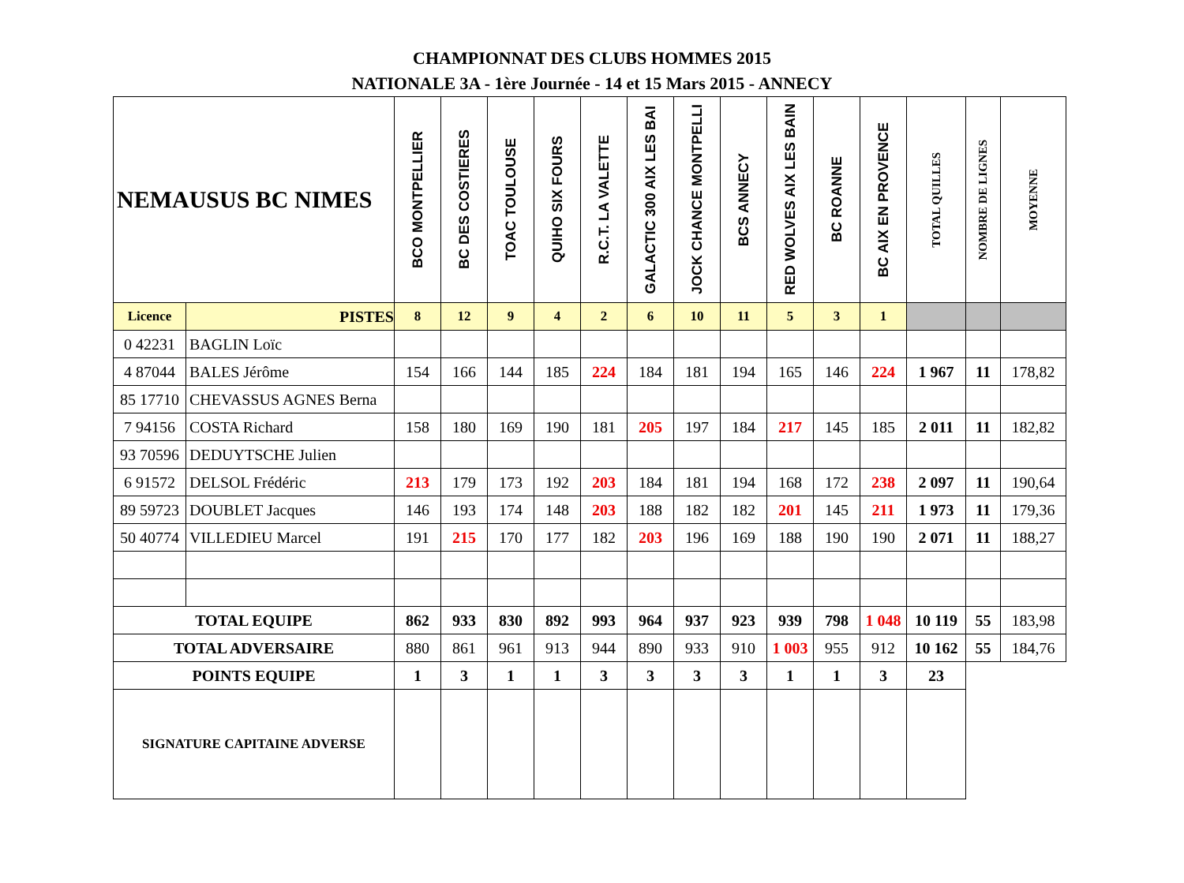CHAMPIONNAT DES CLUBS HOMMES 2015
NATIONALE 3A - 1ère Journée - 14 et 15 Mars 2015 - ANNECY
| NEMAUSUS BC NIMES | | BCO MONTPELLIER | BC DES COSTIERES | TOAC TOULOUSE | QUIHO SIX FOURS | R.C.T. LA VALETTE | GALACTIC 300 AIX LES BAI | JOCK CHANCE MONTPELLI | BCS ANNECY | RED WOLVES AIX LES BAIN | BC ROANNE | BC AIX EN PROVENCE | TOTAL QUILLES | NOMBRE DE LIGNES | MOYENNE |
| --- | --- | --- | --- | --- | --- | --- | --- | --- | --- | --- | --- | --- | --- | --- | --- |
| Licence | PISTES | 8 | 12 | 9 | 4 | 2 | 6 | 10 | 11 | 5 | 3 | 1 | | | |
| 0 42231 | BAGLIN Loïc | | | | | | | | | | | | | | |
| 4 87044 | BALES Jérôme | 154 | 166 | 144 | 185 | 224 | 184 | 181 | 194 | 165 | 146 | 224 | 1 967 | 11 | 178,82 |
| 85 17710 | CHEVASSUS AGNES Berna | | | | | | | | | | | | | | |
| 7 94156 | COSTA Richard | 158 | 180 | 169 | 190 | 181 | 205 | 197 | 184 | 217 | 145 | 185 | 2 011 | 11 | 182,82 |
| 93 70596 | DEDUYTSCHE Julien | | | | | | | | | | | | | | |
| 6 91572 | DELSOL Frédéric | 213 | 179 | 173 | 192 | 203 | 184 | 181 | 194 | 168 | 172 | 238 | 2 097 | 11 | 190,64 |
| 89 59723 | DOUBLET Jacques | 146 | 193 | 174 | 148 | 203 | 188 | 182 | 182 | 201 | 145 | 211 | 1 973 | 11 | 179,36 |
| 50 40774 | VILLEDIEU Marcel | 191 | 215 | 170 | 177 | 182 | 203 | 196 | 169 | 188 | 190 | 190 | 2 071 | 11 | 188,27 |
| TOTAL EQUIPE | | 862 | 933 | 830 | 892 | 993 | 964 | 937 | 923 | 939 | 798 | 1 048 | 10 119 | 55 | 183,98 |
| TOTAL ADVERSAIRE | | 880 | 861 | 961 | 913 | 944 | 890 | 933 | 910 | 1 003 | 955 | 912 | 10 162 | 55 | 184,76 |
| POINTS EQUIPE | | 1 | 3 | 1 | 1 | 3 | 3 | 3 | 3 | 1 | 1 | 3 | 23 | | |
| SIGNATURE CAPITAINE ADVERSE | | | | | | | | | | | | | | | |